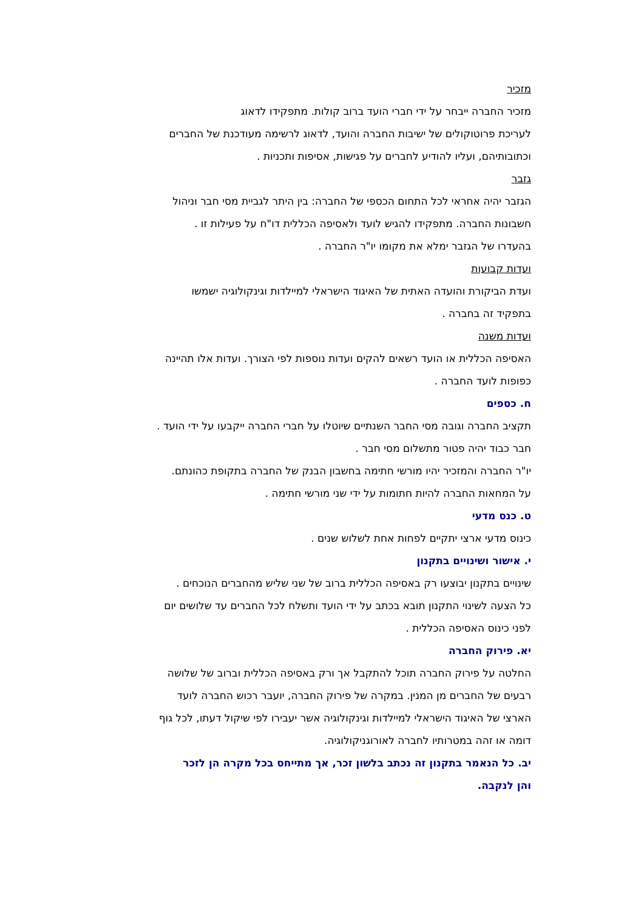מזכיר
מזכיר החברה ייבחר על ידי חברי הועד ברוב קולות. מתפקידו לדאוג
לעריכת פרוטוקולים של ישיבות החברה והועד, לדאוג לרשימה מעודכנת של החברים
וכתובותיהם, ועליו להודיע לחברים על פגישות, אסיפות ותכניות .
גזבר
הגזבר יהיה אחראי לכל התחום הכספי של החברה: בין היתר לגביית מסי חבר וניהול
חשבונות החברה. מתפקידו להגיש לועד ולאסיפה הכללית דו"ח על פעילות זו .
בהעדרו של הגזבר ימלא את מקומו יו"ר החברה .
ועדות קבועות
ועדת הביקורת והועדה האתית של האיגוד הישראלי למיילדות וגינקולוגיה ישמשו
בתפקיד זה בחברה .
ועדות משנה
האסיפה הכללית או הועד רשאים להקים ועדות נוספות לפי הצורך. ועדות אלו תהיינה
כפופות לועד החברה .
ח. כספים
תקציב החברה וגובה מסי החבר השנתיים שיוטלו על חברי החברה ייקבעו על ידי הועד .
חבר כבוד יהיה פטור מתשלום מסי חבר .
יו"ר החברה והמזכיר יהיו מורשי חתימה בחשבון הבנק של החברה בתקופת כהונתם.
על המחאות החברה להיות חתומות על ידי שני מורשי חתימה .
ט. כנס מדעי
כינוס מדעי ארצי יתקיים לפחות אחת לשלוש שנים .
י. אישור ושינויים בתקנון
שינויים בתקנון יבוצעו רק באסיפה הכללית ברוב של שני שליש מהחברים הנוכחים .
כל הצעה לשינוי התקנון תובא בכתב על ידי הועד ותשלח לכל החברים עד שלושים יום
לפני כינוס האסיפה הכללית .
יא. פירוק החברה
החלטה על פירוק החברה תוכל להתקבל אך ורק באסיפה הכללית וברוב של שלושה
רבעים של החברים מן המנין. במקרה של פירוק החברה, יועבר רכוש החברה לועד
הארצי של האיגוד הישראלי למיילדות וגינקולוגיה אשר יעבירו לפי שיקול דעתו, לכל גוף
דומה או זהה במטרותיו לחברה לאורוגניקולוגיה.
יב. כל הנאמר בתקנון זה נכתב בלשון זכר, אך מתייחס בכל מקרה הן לזכר
והן לנקבה.